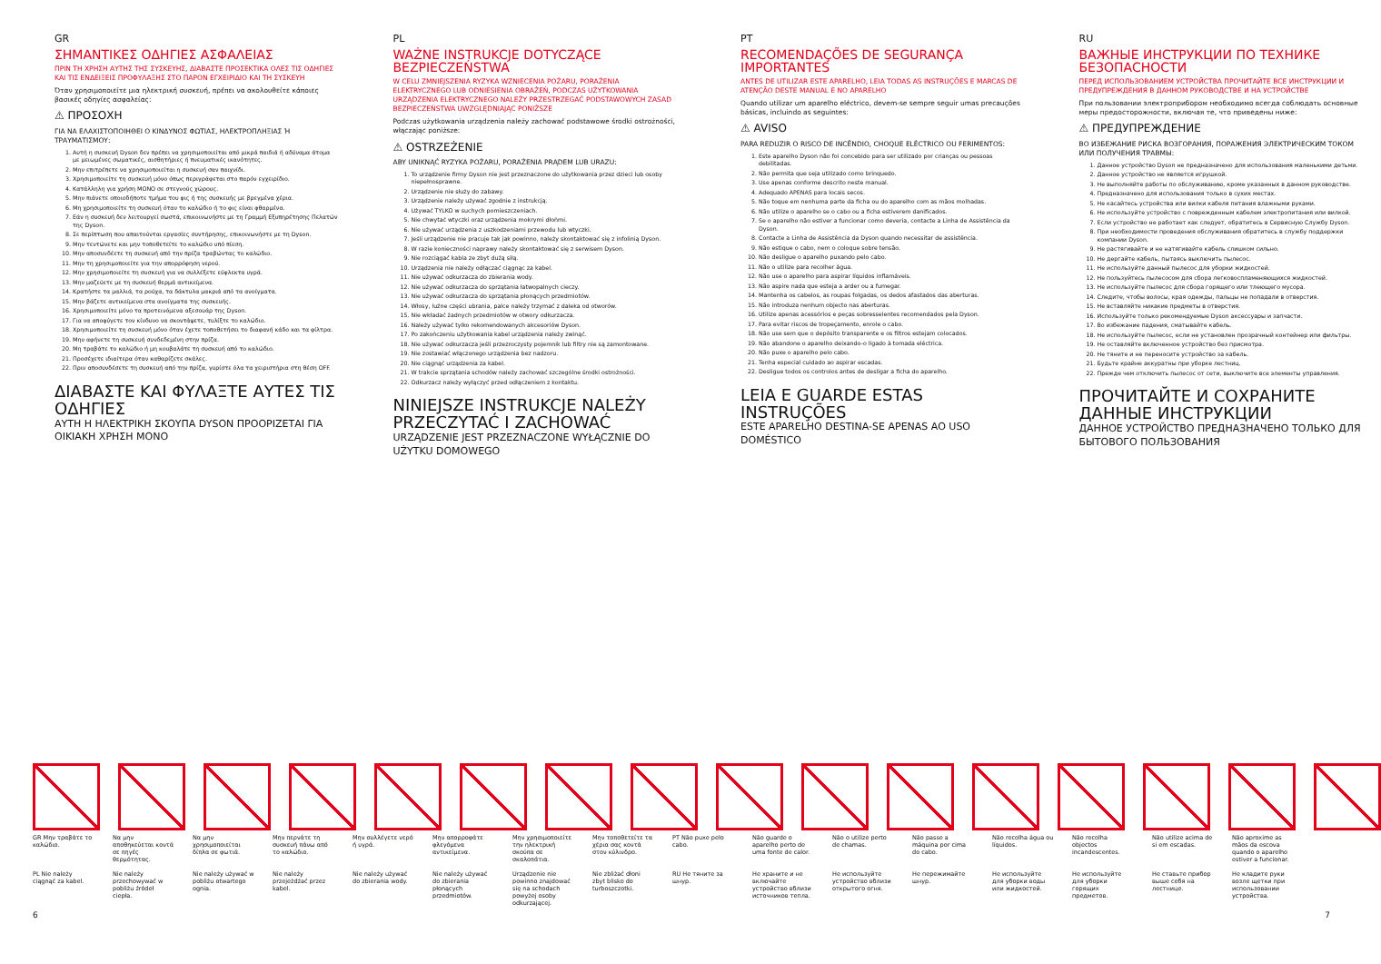GR
ΣΗΜΑΝΤΙΚΕΣ ΟΔΗΓΙΕΣ ΑΣΦΑΛΕΙΑΣ
ΠΡΙΝ ΤΗ ΧΡΗΣΗ ΑΥΤΗΣ ΤΗΣ ΣΥΣΚΕΥΗΣ, ΔΙΑΒΑΣΤΕ ΠΡΟΣΕΚΤΙΚΑ ΟΛΕΣ ΤΙΣ ΟΔΗΓΙΕΣ ΚΑΙ ΤΙΣ ΕΝΔΕΙΞΕΙΣ ΠΡΟΦΥΛΑΞΗΣ ΣΤΟ ΠΑΡΟΝ ΕΓΧΕΙΡΙΔΙΟ ΚΑΙ ΤΗ ΣΥΣΚΕΥΗ
Όταν χρησιμοποιείτε μια ηλεκτρική συσκευή, πρέπει να ακολουθείτε κάποιες βασικές οδηγίες ασφαλείας:
⚠ ΠΡΟΣΟΧΗ
ΓΙΑ ΝΑ ΕΛΑΧΙΣΤΟΠΟΙΗΘΕΙ Ο ΚΙΝΔΥΝΟΣ ΦΩΤΙΑΣ, ΗΛΕΚΤΡΟΠΛΗΞΙΑΣ Ή ΤΡΑΥΜΑΤΙΣΜΟΥ:
1. Αυτή η συσκευή Dyson δεν πρέπει να χρησιμοποιείται από μικρά παιδιά ή αδύναμα άτομα με μειωμένες σωματικές, αισθητήριες ή πνευματικές ικανότητες.
2. Μην επιτρέπετε να χρησιμοποιείται η συσκευή σαν παιχνίδι.
3. Χρησιμοποιείτε τη συσκευή μόνο όπως περιγράφεται στο παρόν εγχειρίδιο.
4. Κατάλληλη για χρήση ΜΟΝΟ σε στεγνούς χώρους.
5. Μην πιάνετε οποιοδήποτε τμήμα του φις ή της συσκευής με βρεγμένα χέρια.
6. Μη χρησιμοποιείτε τη συσκευή όταν το καλώδιο ή το φις είναι φθαρμένα.
7. Εάν η συσκευή δεν λειτουργεί σωστά, επικοινωνήστε με τη Γραμμή Εξυπηρέτησης Πελατών της Dyson.
8. Σε περίπτωση που απαιτούνται εργασίες συντήρησης, επικοινωνήστε με τη Dyson.
9. Μην τεντώνετε και μην τοποθετείτε το καλώδιο υπό πίεση.
10. Μην αποσυνδέετε τη συσκευή από την πρίζα τραβώντας το καλώδιο.
11. Μην τη χρησιμοποιείτε για την απορρόφηση νερού.
12. Μην χρησιμοποιείτε τη συσκευή για να συλλέξετε εύφλεκτα υγρά.
13. Μην μαζεύετε με τη συσκευή θερμά αντικείμενα.
14. Κρατήστε τα μαλλιά, τα ρούχα, τα δάκτυλα μακριά από τα ανοίγματα.
15. Μην βάζετε αντικείμενα στα ανοίγματα της συσκευής.
16. Χρησιμοποιείτε μόνο τα προτεινόμενα αξεσουάρ της Dyson.
17. Για να αποφύγετε τον κίνδυνο να σκοντάψετε, τυλίξτε το καλώδιο.
18. Χρησιμοποιείτε τη συσκευή μόνο όταν έχετε τοποθετήσει το διαφανή κάδο και τα φίλτρα.
19. Μην αφήνετε τη συσκευή συνδεδεμένη στην πρίζα.
20. Μη τραβάτε το καλώδιο ή μη κουβαλάτε τη συσκευή από το καλώδιο.
21. Προσέχετε ιδιαίτερα όταν καθαρίζετε σκάλες.
22. Πριν αποσυνδέσετε τη συσκευή από την πρίζα, γυρίστε όλα τα χειριστήρια στη θέση OFF.
ΔΙΑΒΑΣΤΕ ΚΑΙ ΦΥΛΑΞΤΕ ΑΥΤΕΣ ΤΙΣ ΟΔΗΓΙΕΣ
ΑΥΤΗ Η ΗΛΕΚΤΡΙΚΗ ΣΚΟΥΠΑ DYSON ΠΡΟΟΡΙΖΕΤΑΙ ΓΙΑ ΟΙΚΙΑΚΗ ΧΡΗΣΗ ΜΟΝΟ
PL
WAŻNE INSTRUKCJE DOTYCZĄCE BEZPIECZEŃSTWA
W CELU ZMNIEJSZENIA RYZYKA WZNIECENIA POŻARU, PORAŻENIA ELEKTRYCZNEGO LUB ODNIESIENIA OBRAŻEŃ, PODCZAS UŻYTKOWANIA URZĄDZENIA ELEKTRYCZNEGO NALEŻY PRZESTRZEGAĆ PODSTAWOWYCH ZASAD BEZPIECZEŃSTWA UWZGLĘDNIAJĄC PONIŻSZE
Podczas użytkowania urządzenia należy zachować podstawowe środki ostrożności, włączając poniższe:
⚠ OSTRZEŻENIE
ABY UNIKNĄĆ RYZYKA POŻARU, PORAŻENIA PRĄDEM LUB URAZU:
1. To urządzenie firmy Dyson nie jest przeznaczone do użytkowania przez dzieci lub osoby niepełnosprawne.
2. Urządzenie nie służy do zabawy.
3. Urządzenie należy używać zgodnie z instrukcją.
4. Używać TYLKO w suchych pomieszczeniach.
5. Nie chwytać wtyczki oraz urządzenia mokrymi dłońmi.
6. Nie używać urządzenia z uszkodzeniami przewodu lub wtyczki.
7. Jeśli urządzenie nie pracuje tak jak powinno, należy skontaktować się z infolinią Dyson.
8. W razie konieczności naprawy należy skontaktować się z serwisem Dyson.
9. Nie rozciągać kabla ze zbyt dużą siłą.
10. Urządzenia nie należy odłączać ciągnąc za kabel.
11. Nie używać odkurzacza do zbierania wody.
12. Nie używać odkurzacza do sprzątania łatwopalnych cieczy.
13. Nie używać odkurzacza do sprzątania płonących przedmiotów.
14. Włosy, luźne części ubrania, palce należy trzymać z daleka od otworów.
15. Nie wkładać żadnych przedmiotów w otwory odkurzacza.
16. Należy używać tylko rekomendowanych akcesoriów Dyson.
17. Po zakończeniu użytkowania kabel urządzenia należy zwinąć.
18. Nie używać odkurzacza jeśli przezroczysty pojemnik lub filtry nie są zamontowane.
19. Nie zostawiać włączonego urządzenia bez nadzoru.
20. Nie ciągnąć urządzenia za kabel.
21. W trakcie sprzątania schodów należy zachować szczególne środki ostrożności.
22. Odkurzacz należy wyłączyć przed odłączeniem z kontaktu.
NINIEJSZE INSTRUKCJE NALEŻY PRZECZYTAĆ I ZACHOWAĆ
URZĄDZENIE JEST PRZEZNACZONE WYŁĄCZNIE DO UŻYTKU DOMOWEGO
PT
RECOMENDAÇÕES DE SEGURANÇA IMPORTANTES
ANTES DE UTILIZAR ESTE APARELHO, LEIA TODAS AS INSTRUÇÕES E MARCAS DE ATENÇÃO DESTE MANUAL E NO APARELHO
Quando utilizar um aparelho eléctrico, devem-se sempre seguir umas precauções básicas, incluindo as seguintes:
⚠ AVISO
PARA REDUZIR O RISCO DE INCÊNDIO, CHOQUE ELÉCTRICO OU FERIMENTOS:
1. Este aparelho Dyson não foi concebido para ser utilizado por crianças ou pessoas debilitadas.
2. Não permita que seja utilizado como brinquedo.
3. Use apenas conforme descrito neste manual.
4. Adequado APENAS para locais secos.
5. Não toque em nenhuma parte da ficha ou do aparelho com as mãos molhadas.
6. Não utilize o aparelho se o cabo ou a ficha estiverem danificados.
7. Se o aparelho não estiver a funcionar como deveria, contacte a Linha de Assistência da Dyson.
8. Contacte a Linha de Assistência da Dyson quando necessitar de assistência.
9. Não estique o cabo, nem o coloque sobre tensão.
10. Não desligue o aparelho puxando pelo cabo.
11. Não o utilize para recolher água.
12. Não use o aparelho para aspirar líquidos inflamáveis.
13. Não aspire nada que esteja a arder ou a fumegar.
14. Mantenha os cabelos, as roupas folgadas, os dedos afastados das aberturas.
15. Não introduza nenhum objecto nas aberturas.
16. Utilize apenas acessórios e peças sobresselentes recomendados pela Dyson.
17. Para evitar riscos de tropeçamento, enrole o cabo.
18. Não use sem que o depósito transparente e os filtros estejam colocados.
19. Não abandone o aparelho deixando-o ligado à tomada eléctrica.
20. Não puxe o aparelho pelo cabo.
21. Tenha especial cuidado ao aspirar escadas.
22. Desligue todos os controlos antes de desligar a ficha do aparelho.
LEIA E GUARDE ESTAS INSTRUÇÕES
ESTE APARELHO DESTINA-SE APENAS AO USO DOMÉSTICO
RU
ВАЖНЫЕ ИНСТРУКЦИИ ПО ТЕХНИКЕ БЕЗОПАСНОСТИ
ПЕРЕД ИСПОЛЬЗОВАНИЕМ УСТРОЙСТВА ПРОЧИТАЙТЕ ВСЕ ИНСТРУКЦИИ И ПРЕДУПРЕЖДЕНИЯ В ДАННОМ РУКОВОДСТВЕ И НА УСТРОЙСТВЕ
При пользовании электроприбором необходимо всегда соблюдать основные меры предосторожности, включая те, что приведены ниже:
⚠ ПРЕДУПРЕЖДЕНИЕ
ВО ИЗБЕЖАНИЕ РИСКА ВОЗГОРАНИЯ, ПОРАЖЕНИЯ ЭЛЕКТРИЧЕСКИМ ТОКОМ ИЛИ ПОЛУЧЕНИЯ ТРАВМЫ:
1. Данное устройство Dyson не предназначено для использования маленькими детьми.
2. Данное устройство не является игрушкой.
3. Не выполняйте работы по обслуживанию, кроме указанных в данном руководстве.
4. Предназначено для использования только в сухих местах.
5. Не касайтесь устройства или вилки кабеля питания влажными руками.
6. Не используйте устройство с поврежденным кабелем электропитания или вилкой.
7. Если устройство не работает как следует, обратитесь в Сервисную Службу Dyson.
8. При необходимости проведения обслуживания обратитесь в службу поддержки компании Dyson.
9. Не растягивайте и не натягивайте кабель слишком сильно.
10. Не дергайте кабель, пытаясь выключить пылесос.
11. Не используйте данный пылесос для уборки жидкостей.
12. Не пользуйтесь пылесосом для сбора легковоспламеняющихся жидкостей.
13. Не используйте пылесос для сбора горящего или тлеющего мусора.
14. Следите, чтобы волосы, края одежды, пальцы не попадали в отверстия.
15. Не вставляйте никакие предметы в отверстия.
16. Используйте только рекомендуемые Dyson аксессуары и запчасти.
17. Во избежание падения, сматывайте кабель.
18. Не используйте пылесос, если не установлен прозрачный контейнер или фильтры.
19. Не оставляйте включенное устройство без присмотра.
20. Не тяните и не переносите устройство за кабель.
21. Будьте крайне аккуратны при уборке лестниц.
22. Прежде чем отключить пылесос от сети, выключите все элементы управления.
ПРОЧИТАЙТЕ И СОХРАНИТЕ ДАННЫЕ ИНСТРУКЦИИ
ДАННОЕ УСТРОЙСТВО ПРЕДНАЗНАЧЕНО ТОЛЬКО ДЛЯ БЫТОВОГО ПОЛЬЗОВАНИЯ
GR Μην τραβάτε το καλώδιο.
Να μην αποθηκεύεται κοντά σε πηγές θερμότητας.
Να μην χρησιμοποιείται δίπλα σε φωτιά.
Μην περνάτε τη συσκευή πάνω από το καλώδιο.
Μην συλλέγετε νερό ή υγρά.
Μην απορροφάτε φλεγόμενα αντικείμενα.
Μην χρησιμοποιείτε την ηλεκτρική σκούπα σε σκαλοπάτια.
Μην τοποθετείτε τα χέρια σας κοντά στον κύλινδρο.
PT Não puxe pelo cabo.
Não guarde o aparelho perto de uma fonte de calor.
Não o utilize perto de chamas.
Não passe a máquina por cima do cabo.
Não recolha água ou líquidos.
Não recolha objectos incandescentes.
Não utilize acima de si em escadas.
Não aproxime as mãos da escova quando o aparelho estiver a funcionar.
PL Nie należy ciągnąć za kabel.
Nie należy przechowywać w pobliżu źródeł ciepła.
Nie należy używać w pobliżu otwartego ognia.
Nie należy przejeżdżać przez kabel.
Nie należy używać do zbierania wody.
Nie należy używać do zbierania płonących przedmiotów.
Urządzenie nie powinno znajdować się na schodach powyżej osoby odkurzającej.
Nie zbliżać dłoni zbyt blisko do turboszczotki.
RU Не тяните за шнур.
Не храните и не включайте устройство вблизи источников тепла.
Не используйте устройство вблизи открытого огня.
Не пережимайте шнур.
Не используйте для уборки воды или жидкостей.
Не используйте для уборки горящих предметов.
Не ставьте прибор выше себя на лестнице.
Не кладите руки возле щетки при использовании устройства.
6 7